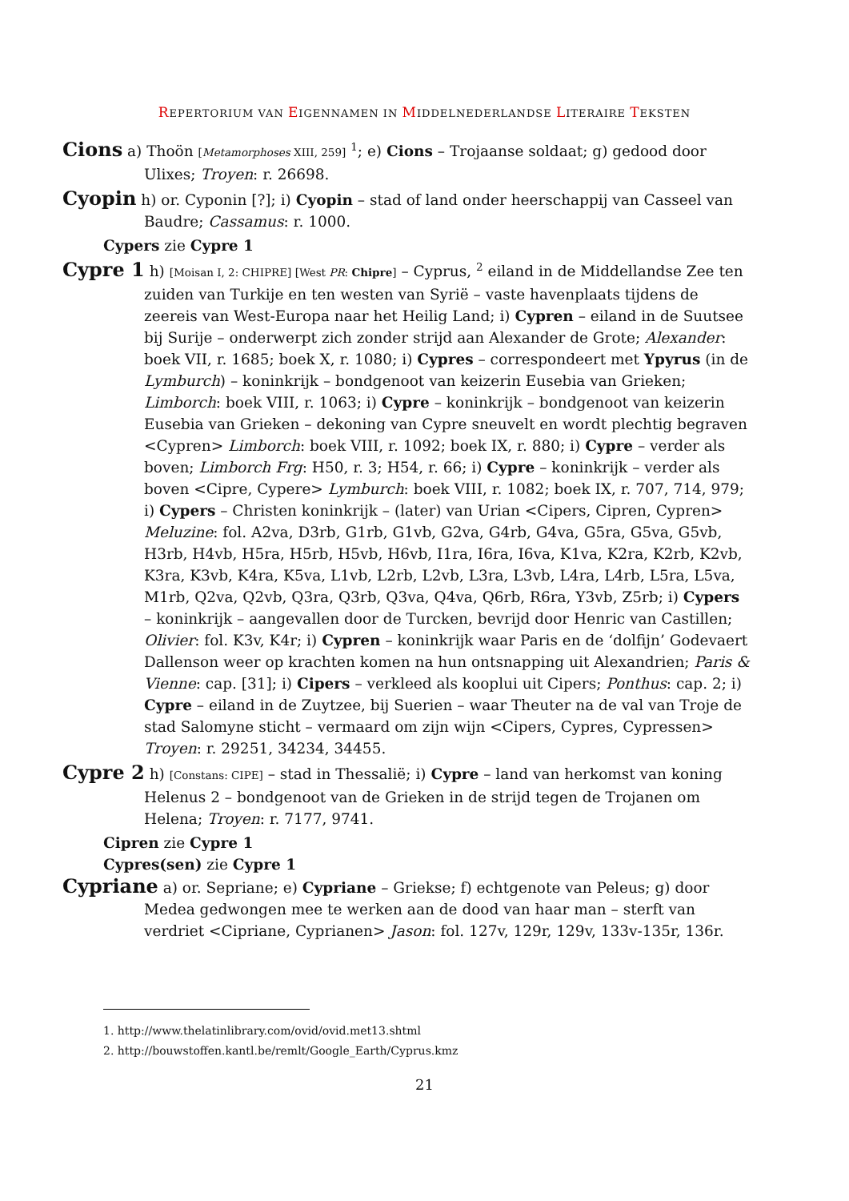REPERTORIUM VAN EIGENNAMEN IN MIDDELNEDERLANDSE LITERAIRE TEKSTEN
Cions a) Thoön [Metamorphoses XIII, 259] <sup>1</sup>; e) Cions – Trojaanse soldaat; g) gedood door Ulixes; Troyen: r. 26698.
Cyopin h) or. Cyponin [?]; i) Cyopin – stad of land onder heerschappij van Casseel van Baudre; Cassamus: r. 1000.
Cypers zie Cypre 1
Cypre 1 h) [Moisan I, 2: CHIPRE] [West PR: Chipre] – Cyprus, <sup>2</sup> eiland in de Middellandse Zee ten zuiden van Turkije en ten westen van Syrië – vaste havenplaats tijdens de zeereis van West-Europa naar het Heilig Land; i) Cypren – eiland in de Suutsee bij Surije – onderwerpt zich zonder strijd aan Alexander de Grote; Alexander: boek VII, r. 1685; boek X, r. 1080; i) Cypres – correspondeert met Ypyrus (in de Lymburch) – koninkrijk – bondgenoot van keizerin Eusebia van Grieken; Limborch: boek VIII, r. 1063; i) Cypre – koninkrijk – bondgenoot van keizerin Eusebia van Grieken – dekoning van Cypre sneuvelt en wordt plechtig begraven <Cypren> Limborch: boek VIII, r. 1092; boek IX, r. 880; i) Cypre – verder als boven; Limborch Frg: H50, r. 3; H54, r. 66; i) Cypre – koninkrijk – verder als boven <Cipre, Cypere> Lymburch: boek VIII, r. 1082; boek IX, r. 707, 714, 979; i) Cypers – Christen koninkrijk – (later) van Urian <Cipers, Cipren, Cypren> Meluzine: fol. A2va, D3rb, G1rb, G1vb, G2va, G4rb, G4va, G5ra, G5va, G5vb, H3rb, H4vb, H5ra, H5rb, H5vb, H6vb, I1ra, I6ra, I6va, K1va, K2ra, K2rb, K2vb, K3ra, K3vb, K4ra, K5va, L1vb, L2rb, L2vb, L3ra, L3vb, L4ra, L4rb, L5ra, L5va, M1rb, Q2va, Q2vb, Q3ra, Q3rb, Q3va, Q4va, Q6rb, R6ra, Y3vb, Z5rb; i) Cypers – koninkrijk – aangevallen door de Turcken, bevrijd door Henric van Castillen; Olivier: fol. K3v, K4r; i) Cypren – koninkrijk waar Paris en de ‘dolfijn’ Godevaert Dallenson weer op krachten komen na hun ontsnapping uit Alexandrien; Paris & Vienne: cap. [31]; i) Cipers – verkleed als kooplui uit Cipers; Ponthus: cap. 2; i) Cypre – eiland in de Zuytzee, bij Suerien – waar Theuter na de val van Troje de stad Salomyne sticht – vermaard om zijn wijn <Cipers, Cypres, Cypressen> Troyen: r. 29251, 34234, 34455.
Cypre 2 h) [Constans: CIPE] – stad in Thessalië; i) Cypre – land van herkomst van koning Helenus 2 – bondgenoot van de Grieken in de strijd tegen de Trojanen om Helena; Troyen: r. 7177, 9741.
Cipren zie Cypre 1
Cypres(sen) zie Cypre 1
Cypriane a) or. Sepriane; e) Cypriane – Griekse; f) echtgenote van Peleus; g) door Medea gedwongen mee te werken aan de dood van haar man – sterft van verdriet <Cipriane, Cyprianen> Jason: fol. 127v, 129r, 129v, 133v-135r, 136r.
1. http://www.thelatinlibrary.com/ovid/ovid.met13.shtml
2. http://bouwstoffen.kantl.be/remlt/Google_Earth/Cyprus.kmz
21